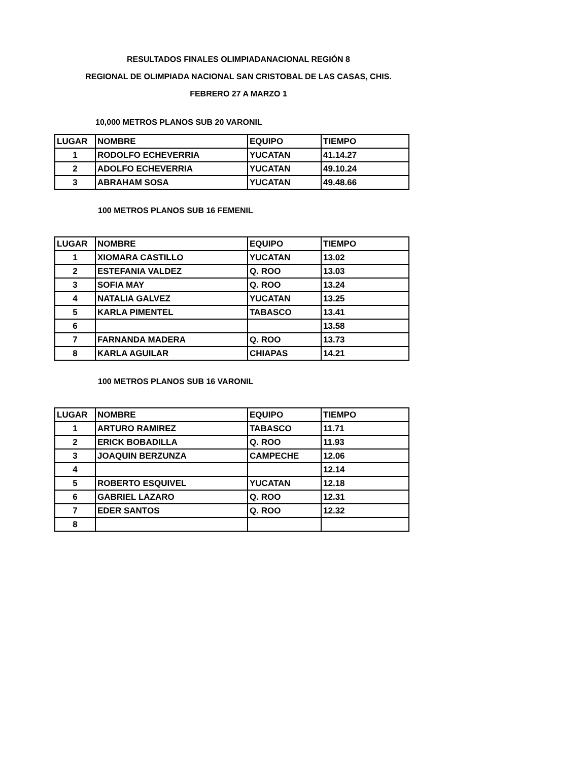RESULTADOS FINALES OLIMPIADANACIONAL REGIÓN 8
REGIONAL DE OLIMPIADA NACIONAL SAN CRISTOBAL DE LAS CASAS, CHIS.
FEBRERO 27 A MARZO 1
10,000 METROS PLANOS SUB 20 VARONIL
| LUGAR | NOMBRE | EQUIPO | TIEMPO |
| --- | --- | --- | --- |
| 1 | RODOLFO ECHEVERRIA | YUCATAN | 41.14.27 |
| 2 | ADOLFO ECHEVERRIA | YUCATAN | 49.10.24 |
| 3 | ABRAHAM SOSA | YUCATAN | 49.48.66 |
100 METROS PLANOS SUB 16 FEMENIL
| LUGAR | NOMBRE | EQUIPO | TIEMPO |
| --- | --- | --- | --- |
| 1 | XIOMARA CASTILLO | YUCATAN | 13.02 |
| 2 | ESTEFANIA VALDEZ | Q. ROO | 13.03 |
| 3 | SOFIA MAY | Q. ROO | 13.24 |
| 4 | NATALIA GALVEZ | YUCATAN | 13.25 |
| 5 | KARLA PIMENTEL | TABASCO | 13.41 |
| 6 | | | 13.58 |
| 7 | FARNANDA MADERA | Q. ROO | 13.73 |
| 8 | KARLA AGUILAR | CHIAPAS | 14.21 |
100 METROS PLANOS SUB 16 VARONIL
| LUGAR | NOMBRE | EQUIPO | TIEMPO |
| --- | --- | --- | --- |
| 1 | ARTURO RAMIREZ | TABASCO | 11.71 |
| 2 | ERICK BOBADILLA | Q. ROO | 11.93 |
| 3 | JOAQUIN BERZUNZA | CAMPECHE | 12.06 |
| 4 | | | 12.14 |
| 5 | ROBERTO ESQUIVEL | YUCATAN | 12.18 |
| 6 | GABRIEL LAZARO | Q. ROO | 12.31 |
| 7 | EDER SANTOS | Q. ROO | 12.32 |
| 8 | | | |